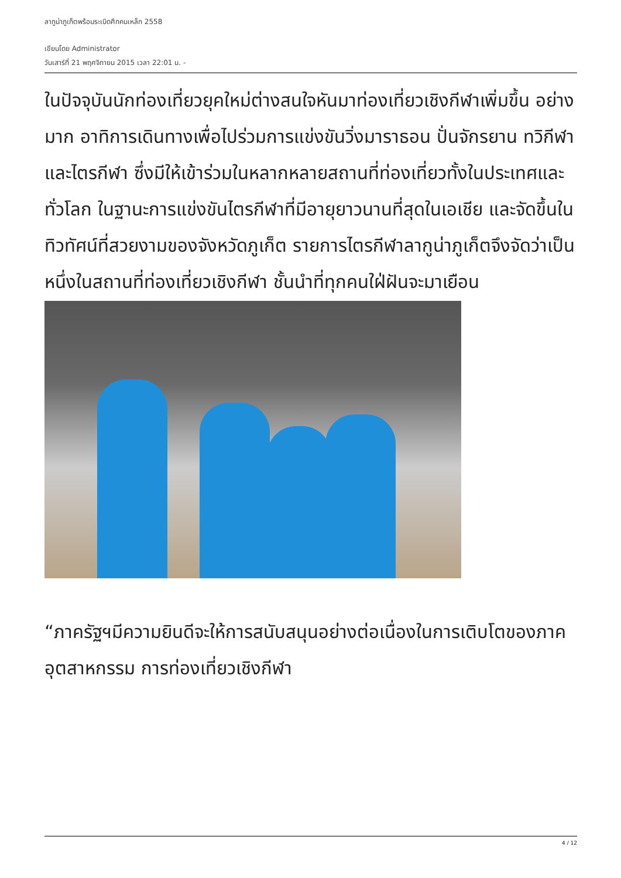ลากูน่าภูเก็ตพร้อมระเบิดศึกคนเหล็ก 2558
เขียนโดย Administrator
วันเสาร์ที่ 21 พฤศจิกายน 2015 เวลา 22:01 น. -
ในปัจจุบันนักท่องเที่ยวยุคใหม่ต่างสนใจหันมาท่องเที่ยวเชิงกีฬาเพิ่มขึ้น อย่างมาก อาทิการเดินทางเพื่อไปร่วมการแข่งขันวิ่งมาราธอน ปั่นจักรยาน ทวิกีฬา และไตรกีฬา ซึ่งมีให้เข้าร่วมในหลากหลายสถานที่ท่องเที่ยวทั้งในประเทศและทั่วโลก ในฐานะการแข่งขันไตรกีฬาที่มีอายุยาวนานที่สุดในเอเชีย และจัดขึ้นในทิวทัศน์ที่สวยงามของจังหวัดภูเก็ต รายการไตรกีฬาลากูน่าภูเก็ตจึงจัดว่าเป็นหนึ่งในสถานที่ท่องเที่ยวเชิงกีฬา ชั้นนำที่ทุกคนใฝ่ฝันจะมาเยือน
“ภาครัฐฯมีความยินดีจะให้การสนับสนุนอย่างต่อเนื่องในการเติบโตของภาคอุตสาหกรรม การท่องเที่ยวเชิงกีฬา
4 / 12